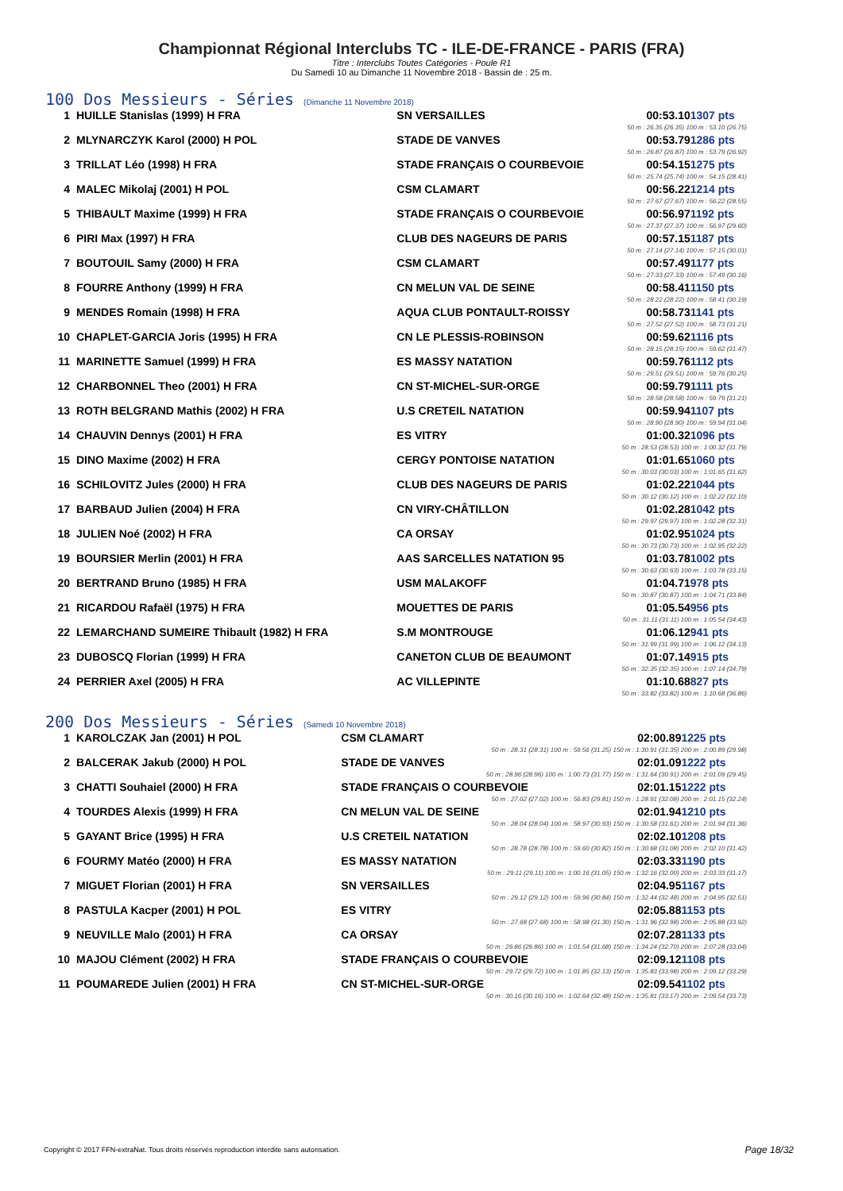Championnat Régional Interclubs TC - ILE-DE-FRANCE - PARIS (FRA)
Titre : Interclubs Toutes Catégories - Poule R1
Du Samedi 10 au Dimanche 11 Novembre 2018 - Bassin de : 25 m.
100 Dos Messieurs - Séries (Dimanche 11 Novembre 2018)
| 1 | HUILLE Stanislas (1999) H FRA | SN VERSAILLES | 00:53.10 | 1307 pts |
| | | 50 m : 26.35 (26.35) 100 m : 53.10 (26.75) | | |
| 2 | MLYNARCZYK Karol (2000) H POL | STADE DE VANVES | 00:53.79 | 1286 pts |
| | | 50 m : 26.87 (26.87) 100 m : 53.79 (26.92) | | |
| 3 | TRILLAT Léo (1998) H FRA | STADE FRANÇAIS O COURBEVOIE | 00:54.15 | 1275 pts |
| | | 50 m : 25.74 (25.74) 100 m : 54.15 (28.41) | | |
| 4 | MALEC Mikolaj (2001) H POL | CSM CLAMART | 00:56.22 | 1214 pts |
| | | 50 m : 27.67 (27.67) 100 m : 56.22 (28.55) | | |
| 5 | THIBAULT Maxime (1999) H FRA | STADE FRANÇAIS O COURBEVOIE | 00:56.97 | 1192 pts |
| | | 50 m : 27.37 (27.37) 100 m : 56.97 (29.60) | | |
| 6 | PIRI Max (1997) H FRA | CLUB DES NAGEURS DE PARIS | 00:57.15 | 1187 pts |
| | | 50 m : 27.14 (27.14) 100 m : 57.15 (30.01) | | |
| 7 | BOUTOUIL Samy (2000) H FRA | CSM CLAMART | 00:57.49 | 1177 pts |
| | | 50 m : 27.33 (27.33) 100 m : 57.49 (30.16) | | |
| 8 | FOURRE Anthony (1999) H FRA | CN MELUN VAL DE SEINE | 00:58.41 | 1150 pts |
| | | 50 m : 28.22 (28.22) 100 m : 58.41 (30.19) | | |
| 9 | MENDES Romain (1998) H FRA | AQUA CLUB PONTAULT-ROISSY | 00:58.73 | 1141 pts |
| | | 50 m : 27.52 (27.52) 100 m : 58.73 (31.21) | | |
| 10 | CHAPLET-GARCIA Joris (1995) H FRA | CN LE PLESSIS-ROBINSON | 00:59.62 | 1116 pts |
| | | 50 m : 28.15 (28.15) 100 m : 59.62 (31.47) | | |
| 11 | MARINETTE Samuel (1999) H FRA | ES MASSY NATATION | 00:59.76 | 1112 pts |
| | | 50 m : 29.51 (29.51) 100 m : 59.76 (30.25) | | |
| 12 | CHARBONNEL Theo (2001) H FRA | CN ST-MICHEL-SUR-ORGE | 00:59.79 | 1111 pts |
| | | 50 m : 28.58 (28.58) 100 m : 59.79 (31.21) | | |
| 13 | ROTH BELGRAND Mathis (2002) H FRA | U.S CRETEIL NATATION | 00:59.94 | 1107 pts |
| | | 50 m : 28.90 (28.90) 100 m : 59.94 (31.04) | | |
| 14 | CHAUVIN Dennys (2001) H FRA | ES VITRY | 01:00.32 | 1096 pts |
| | | 50 m : 28.53 (28.53) 100 m : 1:00.32 (31.79) | | |
| 15 | DINO Maxime (2002) H FRA | CERGY PONTOISE NATATION | 01:01.65 | 1060 pts |
| | | 50 m : 30.03 (30.03) 100 m : 1:01.65 (31.62) | | |
| 16 | SCHILOVITZ Jules (2000) H FRA | CLUB DES NAGEURS DE PARIS | 01:02.22 | 1044 pts |
| | | 50 m : 30.12 (30.12) 100 m : 1:02.22 (32.10) | | |
| 17 | BARBAUD Julien (2004) H FRA | CN VIRY-CHÂTILLON | 01:02.28 | 1042 pts |
| | | 50 m : 29.97 (29.97) 100 m : 1:02.28 (32.31) | | |
| 18 | JULIEN Noé (2002) H FRA | CA ORSAY | 01:02.95 | 1024 pts |
| | | 50 m : 30.73 (30.73) 100 m : 1:02.95 (32.22) | | |
| 19 | BOURSIER Merlin (2001) H FRA | AAS SARCELLES NATATION 95 | 01:03.78 | 1002 pts |
| | | 50 m : 30.63 (30.63) 100 m : 1:03.78 (33.15) | | |
| 20 | BERTRAND Bruno (1985) H FRA | USM MALAKOFF | 01:04.71 | 978 pts |
| | | 50 m : 30.87 (30.87) 100 m : 1:04.71 (33.84) | | |
| 21 | RICARDOU Rafaël (1975) H FRA | MOUETTES DE PARIS | 01:05.54 | 956 pts |
| | | 50 m : 31.11 (31.11) 100 m : 1:05.54 (34.43) | | |
| 22 | LEMARCHAND SUMEIRE Thibault (1982) H FRA | S.M MONTROUGE | 01:06.12 | 941 pts |
| | | 50 m : 31.99 (31.99) 100 m : 1:06.12 (34.13) | | |
| 23 | DUBOSCQ Florian (1999) H FRA | CANETON CLUB DE BEAUMONT | 01:07.14 | 915 pts |
| | | 50 m : 32.35 (32.35) 100 m : 1:07.14 (34.79) | | |
| 24 | PERRIER Axel (2005) H FRA | AC VILLEPINTE | 01:10.68 | 827 pts |
| | | 50 m : 33.82 (33.82) 100 m : 1:10.68 (36.86) | | |
200 Dos Messieurs - Séries (Samedi 10 Novembre 2018)
| 1 | KAROLCZAK Jan (2001) H POL | CSM CLAMART | 02:00.89 | 1225 pts |
| | 50 m : 28.31 (28.31) 100 m : 59.56 (31.25) 150 m : 1:30.91 (31.35) 200 m : 2:00.89 (29.98) | | | |
| 2 | BALCERAK Jakub (2000) H POL | STADE DE VANVES | 02:01.09 | 1222 pts |
| | 50 m : 28.96 (28.96) 100 m : 1:00.73 (31.77) 150 m : 1:31.64 (30.91) 200 m : 2:01.09 (29.45) | | | |
| 3 | CHATTI Souhaiel (2000) H FRA | STADE FRANÇAIS O COURBEVOIE | 02:01.15 | 1222 pts |
| | 50 m : 27.02 (27.02) 100 m : 56.83 (29.81) 150 m : 1:28.91 (32.08) 200 m : 2:01.15 (32.24) | | | |
| 4 | TOURDES Alexis (1999) H FRA | CN MELUN VAL DE SEINE | 02:01.94 | 1210 pts |
| | 50 m : 28.04 (28.04) 100 m : 58.97 (30.93) 150 m : 1:30.58 (31.61) 200 m : 2:01.94 (31.36) | | | |
| 5 | GAYANT Brice (1995) H FRA | U.S CRETEIL NATATION | 02:02.10 | 1208 pts |
| | 50 m : 28.78 (28.78) 100 m : 59.60 (30.82) 150 m : 1:30.68 (31.08) 200 m : 2:02.10 (31.42) | | | |
| 6 | FOURMY Matéo (2000) H FRA | ES MASSY NATATION | 02:03.33 | 1190 pts |
| | 50 m : 29.11 (29.11) 100 m : 1:00.16 (31.05) 150 m : 1:32.16 (32.00) 200 m : 2:03.33 (31.17) | | | |
| 7 | MIGUET Florian (2001) H FRA | SN VERSAILLES | 02:04.95 | 1167 pts |
| | 50 m : 29.12 (29.12) 100 m : 59.96 (30.84) 150 m : 1:32.44 (32.48) 200 m : 2:04.95 (32.51) | | | |
| 8 | PASTULA Kacper (2001) H POL | ES VITRY | 02:05.88 | 1153 pts |
| | 50 m : 27.68 (27.68) 100 m : 58.98 (31.30) 150 m : 1:31.96 (32.98) 200 m : 2:05.88 (33.92) | | | |
| 9 | NEUVILLE Malo (2001) H FRA | CA ORSAY | 02:07.28 | 1133 pts |
| | 50 m : 29.86 (29.86) 100 m : 1:01.54 (31.68) 150 m : 1:34.24 (32.70) 200 m : 2:07.28 (33.04) | | | |
| 10 | MAJOU Clément (2002) H FRA | STADE FRANÇAIS O COURBEVOIE | 02:09.12 | 1108 pts |
| | 50 m : 29.72 (29.72) 100 m : 1:01.85 (32.13) 150 m : 1:35.83 (33.98) 200 m : 2:09.12 (33.29) | | | |
| 11 | POUMAREDE Julien (2001) H FRA | CN ST-MICHEL-SUR-ORGE | 02:09.54 | 1102 pts |
| | 50 m : 30.16 (30.16) 100 m : 1:02.64 (32.48) 150 m : 1:35.81 (33.17) 200 m : 2:09.54 (33.73) | | | |
Copyright © 2017 FFN-extraNat. Tous droits réservés reproduction interdite sans autorisation.
Page 18/32